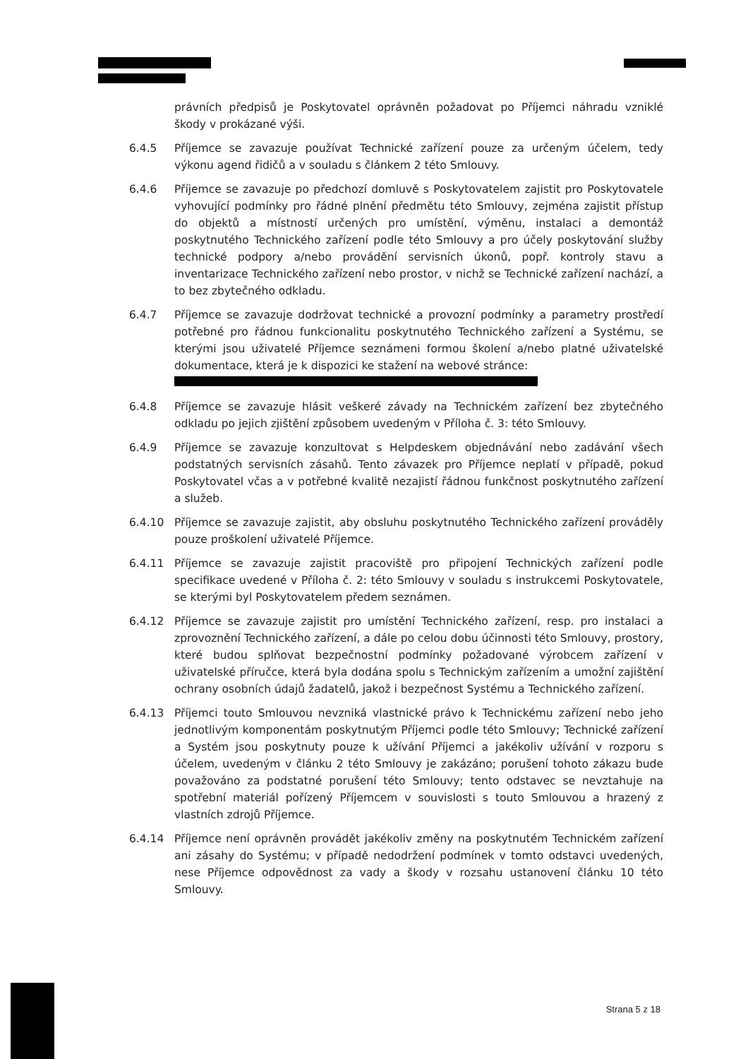právních předpisů je Poskytovatel oprávněn požadovat po Příjemci náhradu vzniklé škody v prokázané výši.
6.4.5 Příjemce se zavazuje používat Technické zařízení pouze za určeným účelem, tedy výkonu agend řidičů a v souladu s článkem 2 této Smlouvy.
6.4.6 Příjemce se zavazuje po předchozí domluvě s Poskytovatelem zajistit pro Poskytovatele vyhovující podmínky pro řádné plnění předmětu této Smlouvy, zejména zajistit přístup do objektů a místností určených pro umístění, výměnu, instalaci a demontáž poskytnutého Technického zařízení podle této Smlouvy a pro účely poskytování služby technické podpory a/nebo provádění servisních úkonů, popř. kontroly stavu a inventarizace Technického zařízení nebo prostor, v nichž se Technické zařízení nachází, a to bez zbytečného odkladu.
6.4.7 Příjemce se zavazuje dodržovat technické a provozní podmínky a parametry prostředí potřebné pro řádnou funkcionalitu poskytnutého Technického zařízení a Systému, se kterými jsou uživatelé Příjemce seznámeni formou školení a/nebo platné uživatelské dokumentace, která je k dispozici ke stažení na webové stránce:
6.4.8 Příjemce se zavazuje hlásit veškeré závady na Technickém zařízení bez zbytečného odkladu po jejich zjištění způsobem uvedeným v Příloha č. 3: této Smlouvy.
6.4.9 Příjemce se zavazuje konzultovat s Helpdeskem objednávání nebo zadávání všech podstatných servisních zásahů. Tento závazek pro Příjemce neplatí v případě, pokud Poskytovatel včas a v potřebné kvalitě nezajistí řádnou funkčnost poskytnutého zařízení a služeb.
6.4.10 Příjemce se zavazuje zajistit, aby obsluhu poskytnutého Technického zařízení prováděly pouze proškolení uživatelé Příjemce.
6.4.11 Příjemce se zavazuje zajistit pracoviště pro připojení Technických zařízení podle specifikace uvedené v Příloha č. 2: této Smlouvy v souladu s instrukcemi Poskytovatele, se kterými byl Poskytovatelem předem seznámen.
6.4.12 Příjemce se zavazuje zajistit pro umístění Technického zařízení, resp. pro instalaci a zprovoznění Technického zařízení, a dále po celou dobu účinnosti této Smlouvy, prostory, které budou splňovat bezpečnostní podmínky požadované výrobcem zařízení v uživatelské příručce, která byla dodána spolu s Technickým zařízením a umožní zajištění ochrany osobních údajů žadatelů, jakož i bezpečnost Systému a Technického zařízení.
6.4.13 Příjemci touto Smlouvou nevzniká vlastnické právo k Technickému zařízení nebo jeho jednotlivým komponentám poskytnutým Příjemci podle této Smlouvy; Technické zařízení a Systém jsou poskytnuty pouze k užívání Příjemci a jakékoliv užívání v rozporu s účelem, uvedeným v článku 2 této Smlouvy je zakázáno; porušení tohoto zákazu bude považováno za podstatné porušení této Smlouvy; tento odstavec se nevztahuje na spotřební materiál pořízený Příjemcem v souvislosti s touto Smlouvou a hrazený z vlastních zdrojů Příjemce.
6.4.14 Příjemce není oprávněn provádět jakékoliv změny na poskytnutém Technickém zařízení ani zásahy do Systému; v případě nedodržení podmínek v tomto odstavci uvedených, nese Příjemce odpovědnost za vady a škody v rozsahu ustanovení článku 10 této Smlouvy.
Strana 5 z 18